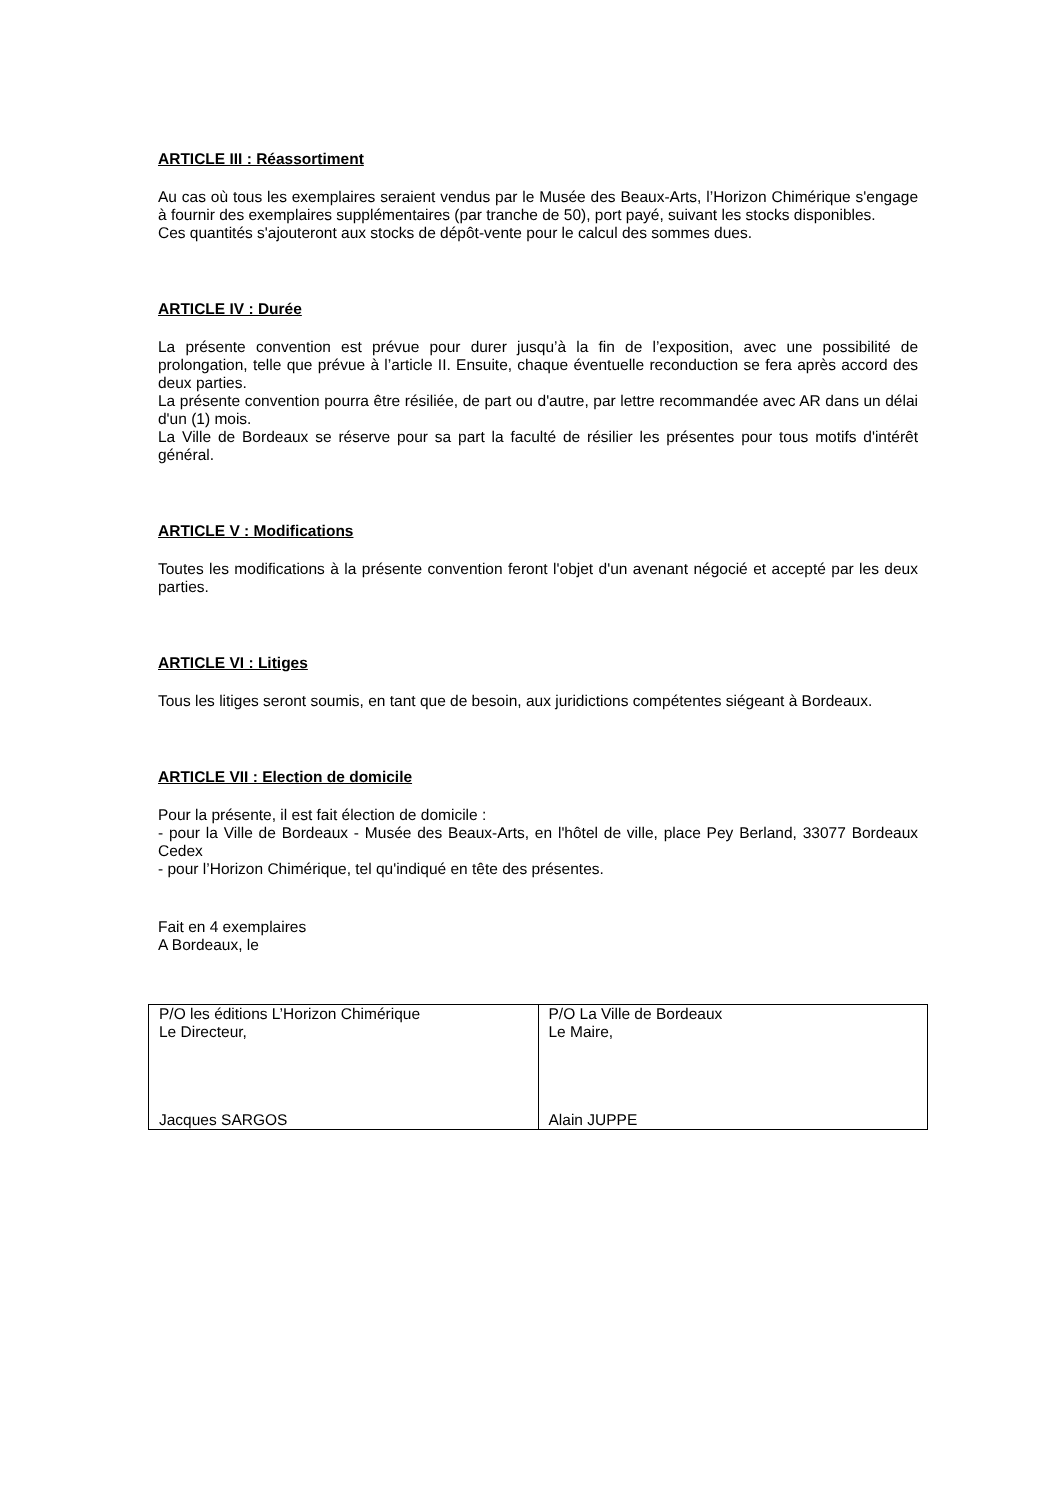ARTICLE III : Réassortiment
Au cas où tous les exemplaires seraient vendus par le Musée des Beaux-Arts, l’Horizon Chimérique s'engage à fournir des exemplaires supplémentaires (par tranche de 50), port payé, suivant les stocks disponibles.
Ces quantités s'ajouteront aux stocks de dépôt-vente pour le calcul des sommes dues.
ARTICLE IV : Durée
La présente convention est prévue pour durer jusqu’à la fin de l’exposition, avec une possibilité de prolongation, telle que prévue à l’article II. Ensuite, chaque éventuelle reconduction se fera après accord des deux parties.
La présente convention pourra être résiliée, de part ou d'autre, par lettre recommandée avec AR dans un délai d'un (1) mois.
La Ville de Bordeaux se réserve pour sa part la faculté de résilier les présentes pour tous motifs d'intérêt général.
ARTICLE V : Modifications
Toutes les modifications à la présente convention feront l'objet d'un avenant négocié et accepté par les deux parties.
ARTICLE VI : Litiges
Tous les litiges seront soumis, en tant que de besoin, aux juridictions compétentes siégeant à Bordeaux.
ARTICLE VII : Election de domicile
Pour la présente, il est fait élection de domicile :
- pour la Ville de Bordeaux - Musée des Beaux-Arts, en l'hôtel de ville, place Pey Berland, 33077 Bordeaux Cedex
- pour l’Horizon Chimérique, tel qu'indiqué en tête des présentes.
Fait en 4 exemplaires
A Bordeaux, le
| P/O les éditions L’Horizon Chimérique Le Directeur, Jacques SARGOS | P/O La Ville de Bordeaux Le Maire, Alain JUPPE |